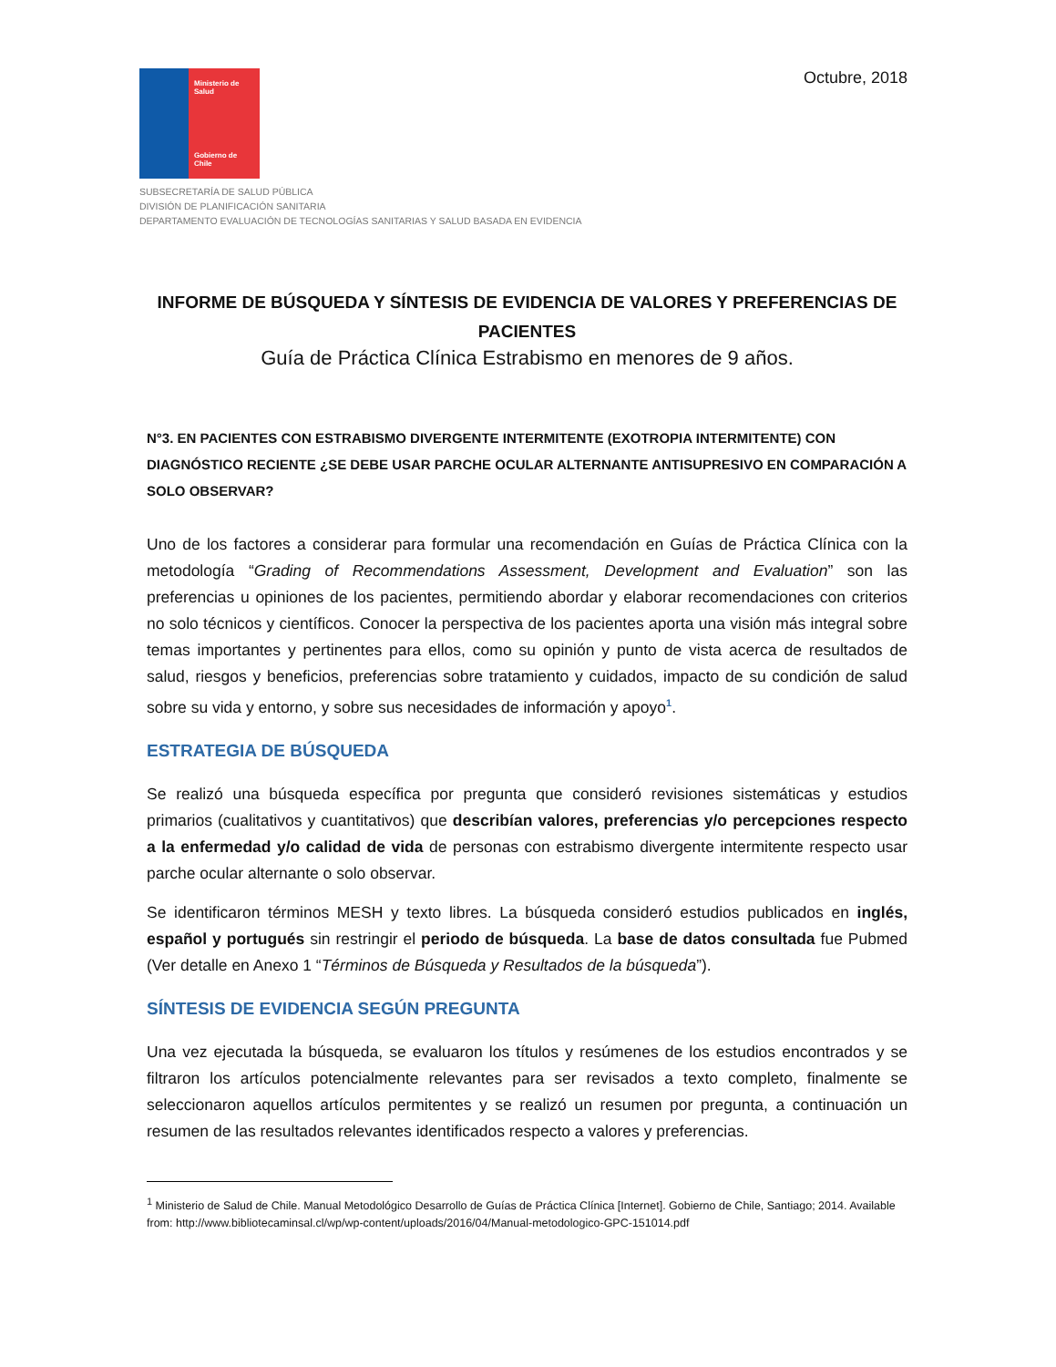Ministerio de Salud
Gobierno de Chile
Octubre, 2018
SUBSECRETARÍA DE SALUD PÚBLICA
DIVISIÓN DE PLANIFICACIÓN SANITARIA
DEPARTAMENTO EVALUACIÓN DE TECNOLOGÍAS SANITARIAS Y SALUD BASADA EN EVIDENCIA
INFORME DE BÚSQUEDA Y SÍNTESIS DE EVIDENCIA DE VALORES Y PREFERENCIAS DE PACIENTES
Guía de Práctica Clínica Estrabismo en menores de 9 años.
N°3. EN PACIENTES CON ESTRABISMO DIVERGENTE INTERMITENTE (EXOTROPIA INTERMITENTE) CON DIAGNÓSTICO RECIENTE ¿SE DEBE USAR PARCHE OCULAR ALTERNANTE ANTISUPRESIVO EN COMPARACIÓN A SOLO OBSERVAR?
Uno de los factores a considerar para formular una recomendación en Guías de Práctica Clínica con la metodología “Grading of Recommendations Assessment, Development and Evaluation” son las preferencias u opiniones de los pacientes, permitiendo abordar y elaborar recomendaciones con criterios no solo técnicos y científicos. Conocer la perspectiva de los pacientes aporta una visión más integral sobre temas importantes y pertinentes para ellos, como su opinión y punto de vista acerca de resultados de salud, riesgos y beneficios, preferencias sobre tratamiento y cuidados, impacto de su condición de salud sobre su vida y entorno, y sobre sus necesidades de información y apoyo<sup>1</sup>.
ESTRATEGIA DE BÚSQUEDA
Se realizó una búsqueda específica por pregunta que consideró revisiones sistemáticas y estudios primarios (cualitativos y cuantitativos) que describían valores, preferencias y/o percepciones respecto a la enfermedad y/o calidad de vida de personas con estrabismo divergente intermitente respecto usar parche ocular alternante o solo observar.
Se identificaron términos MESH y texto libres. La búsqueda consideró estudios publicados en inglés, español y portugués sin restringir el periodo de búsqueda. La base de datos consultada fue Pubmed (Ver detalle en Anexo 1 “Términos de Búsqueda y Resultados de la búsqueda”).
SÍNTESIS DE EVIDENCIA SEGÚN PREGUNTA
Una vez ejecutada la búsqueda, se evaluaron los títulos y resúmenes de los estudios encontrados y se filtraron los artículos potencialmente relevantes para ser revisados a texto completo, finalmente se seleccionaron aquellos artículos permitentes y se realizó un resumen por pregunta, a continuación un resumen de las resultados relevantes identificados respecto a valores y preferencias.
<sup>1</sup> Ministerio de Salud de Chile. Manual Metodológico Desarrollo de Guías de Práctica Clínica [Internet]. Gobierno de Chile, Santiago; 2014. Available from: http://www.bibliotecaminsal.cl/wp/wp-content/uploads/2016/04/Manual-metodologico-GPC-151014.pdf